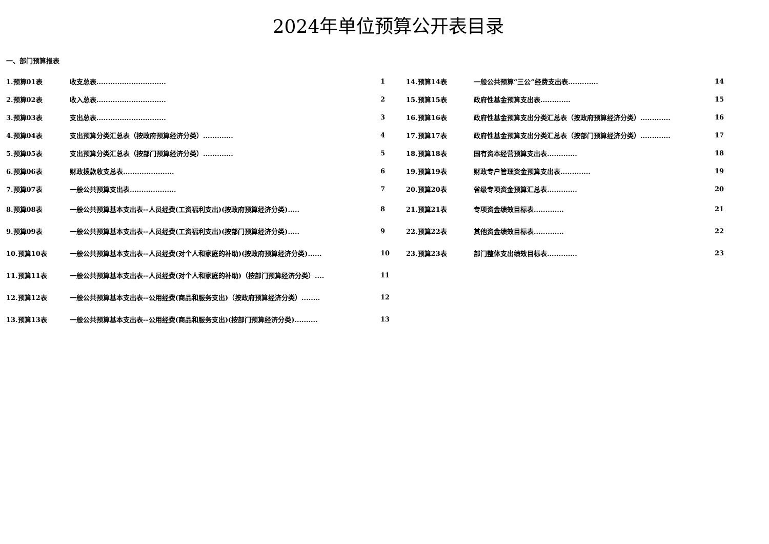2024年单位预算公开表目录
一、部门预算报表
| 1.预算01表 | 收支总表.............................. | 1 | 14.预算14表 | 一般公共预算“三公”经费支出表............. | 14 |
| 2.预算02表 | 收入总表.............................. | 2 | 15.预算15表 | 政府性基金预算支出表............. | 15 |
| 3.预算03表 | 支出总表.............................. | 3 | 16.预算16表 | 政府性基金预算支出分类汇总表（按政府预算经济分类）............. | 16 |
| 4.预算04表 | 支出预算分类汇总表（按政府预算经济分类）............. | 4 | 17.预算17表 | 政府性基金预算支出分类汇总表（按部门预算经济分类）............. | 17 |
| 5.预算05表 | 支出预算分类汇总表（按部门预算经济分类）............. | 5 | 18.预算18表 | 国有资本经营预算支出表............. | 18 |
| 6.预算06表 | 财政拨款收支总表...................... | 6 | 19.预算19表 | 财政专户管理资金预算支出表............. | 19 |
| 7.预算07表 | 一般公共预算支出表.................... | 7 | 20.预算20表 | 省级专项资金预算汇总表............. | 20 |
| 8.预算08表 | 一般公共预算基本支出表--人员经费(工资福利支出)(按政府预算经济分类)..... | 8 | 21.预算21表 | 专项资金绩效目标表............. | 21 |
| 9.预算09表 | 一般公共预算基本支出表--人员经费(工资福利支出)(按部门预算经济分类)..... | 9 | 22.预算22表 | 其他资金绩效目标表............. | 22 |
| 10.预算10表 | 一般公共预算基本支出表--人员经费(对个人和家庭的补助)(按政府预算经济分类)...... | 10 | 23.预算23表 | 部门整体支出绩效目标表............. | 23 |
| 11.预算11表 | 一般公共预算基本支出表--人员经费(对个人和家庭的补助)（按部门预算经济分类）.... | 11 | | | |
| 12.预算12表 | 一般公共预算基本支出表--公用经费(商品和服务支出)（按政府预算经济分类）........ | 12 | | | |
| 13.预算13表 | 一般公共预算基本支出表--公用经费(商品和服务支出)(按部门预算经济分类).......... | 13 | | | |